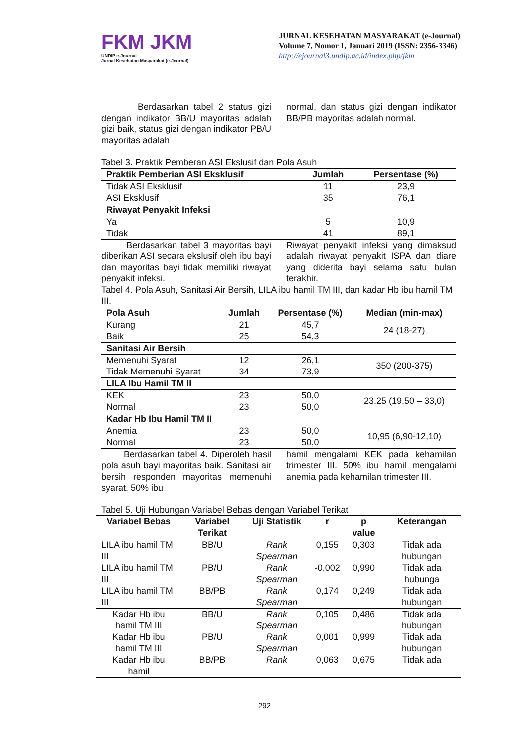FKM JKM
UNDIP e-Journal
Jurnal Kesehatan Masyarakat (e-Journal)
JURNAL KESEHATAN MASYARAKAT (e-Journal)
Volume 7, Nomor 1, Januari 2019 (ISSN: 2356-3346)
http://ejournal3.undip.ac.id/index.php/jkm
Berdasarkan tabel 2 status gizi dengan indikator BB/U mayoritas adalah gizi baik, status gizi dengan indikator PB/U mayoritas adalah
normal, dan status gizi dengan indikator BB/PB mayoritas adalah normal.
Tabel 3. Praktik Pemberan ASI Ekslusif dan Pola Asuh
| Praktik Pemberian ASI Eksklusif | Jumlah | Persentase (%) |
| --- | --- | --- |
| Tidak ASI Eksklusif | 11 | 23,9 |
| ASI Eksklusif | 35 | 76,1 |
| Riwayat Penyakit Infeksi | | |
| Ya | 5 | 10,9 |
| Tidak | 41 | 89,1 |
Berdasarkan tabel 3 mayoritas bayi diberikan ASI secara ekslusif oleh ibu bayi dan mayoritas bayi tidak memiliki riwayat penyakit infeksi.
Riwayat penyakit infeksi yang dimaksud adalah riwayat penyakit ISPA dan diare yang diderita bayi selama satu bulan terakhir.
Tabel 4. Pola Asuh, Sanitasi Air Bersih, LILA ibu hamil TM III, dan kadar Hb ibu hamil TM III.
| Pola Asuh | Jumlah | Persentase (%) | Median (min-max) |
| --- | --- | --- | --- |
| Kurang | 21 | 45,7 | 24 (18-27) |
| Baik | 25 | 54,3 | |
| Sanitasi Air Bersih | | | |
| Memenuhi Syarat | 12 | 26,1 | 350 (200-375) |
| Tidak Memenuhi Syarat | 34 | 73,9 | |
| LILA Ibu Hamil TM II | | | |
| KEK | 23 | 50,0 | 23,25 (19,50 – 33,0) |
| Normal | 23 | 50,0 | |
| Kadar Hb Ibu Hamil TM II | | | |
| Anemia | 23 | 50,0 | 10,95 (6,90-12,10) |
| Normal | 23 | 50,0 | |
Berdasarkan tabel 4. Diperoleh hasil pola asuh bayi mayoritas baik. Sanitasi air bersih responden mayoritas memenuhi syarat. 50% ibu
hamil mengalami KEK pada kehamilan trimester III. 50% ibu hamil mengalami anemia pada kehamilan trimester III.
Tabel 5. Uji Hubungan Variabel Bebas dengan Variabel Terikat
| Variabel Bebas | Variabel Terikat | Uji Statistik | r | p value | Keterangan |
| --- | --- | --- | --- | --- | --- |
| LILA ibu hamil TM III | BB/U | Rank Spearman | 0,155 | 0,303 | Tidak ada hubungan |
| LILA ibu hamil TM III | PB/U | Rank Spearman | -0,002 | 0,990 | Tidak ada hubunga |
| LILA ibu hamil TM III | BB/PB | Rank Spearman | 0,174 | 0,249 | Tidak ada hubungan |
| Kadar Hb ibu hamil TM III | BB/U | Rank Spearman | 0,105 | 0,486 | Tidak ada hubungan |
| Kadar Hb ibu hamil TM III | PB/U | Rank Spearman | 0,001 | 0,999 | Tidak ada hubungan |
| Kadar Hb ibu hamil | BB/PB | Rank | 0,063 | 0,675 | Tidak ada |
292